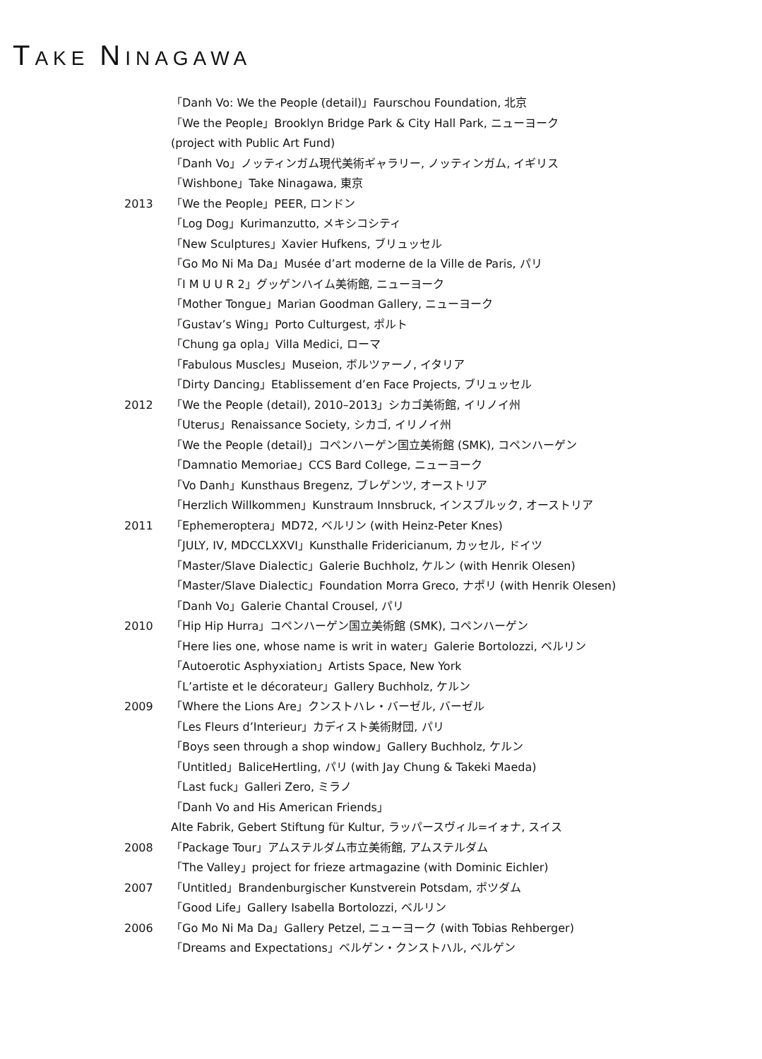TAKE NINAGAWA
「Danh Vo: We the People (detail)」Faurschou Foundation, 北京
「We the People」Brooklyn Bridge Park & City Hall Park, ニューヨーク
(project with Public Art Fund)
「Danh Vo」ノッティンガム現代美術ギャラリー, ノッティンガム, イギリス
「Wishbone」Take Ninagawa, 東京
2013 「We the People」PEER, ロンドン
「Log Dog」Kurimanzutto, メキシコシティ
「New Sculptures」Xavier Hufkens, ブリュッセル
「Go Mo Ni Ma Da」Musée d’art moderne de la Ville de Paris, パリ
「I M U U R 2」グッゲンハイム美術館, ニューヨーク
「Mother Tongue」Marian Goodman Gallery, ニューヨーク
「Gustav’s Wing」Porto Culturgest, ポルト
「Chung ga opla」Villa Medici, ローマ
「Fabulous Muscles」Museion, ボルツァーノ, イタリア
「Dirty Dancing」Etablissement d’en Face Projects, ブリュッセル
2012 「We the People (detail), 2010–2013」シカゴ美術館, イリノイ州
「Uterus」Renaissance Society, シカゴ, イリノイ州
「We the People (detail)」コペンハーゲン国立美術館 (SMK), コペンハーゲン
「Damnatio Memoriae」CCS Bard College, ニューヨーク
「Vo Danh」Kunsthaus Bregenz, ブレゲンツ, オーストリア
「Herzlich Willkommen」Kunstraum Innsbruck, インスブルック, オーストリア
2011 「Ephemeroptera」MD72, ベルリン (with Heinz-Peter Knes)
「JULY, IV, MDCCLXXVI」Kunsthalle Fridericianum, カッセル, ドイツ
「Master/Slave Dialectic」Galerie Buchholz, ケルン (with Henrik Olesen)
「Master/Slave Dialectic」Foundation Morra Greco, ナポリ (with Henrik Olesen)
「Danh Vo」Galerie Chantal Crousel, パリ
2010 「Hip Hip Hurra」コペンハーゲン国立美術館 (SMK), コペンハーゲン
「Here lies one, whose name is writ in water」Galerie Bortolozzi, ベルリン
「Autoerotic Asphyxiation」Artists Space, New York
「L’artiste et le décorateur」Gallery Buchholz, ケルン
2009 「Where the Lions Are」クンストハレ・バーゼル, バーゼル
「Les Fleurs d’Interieur」カディスト美術財団, パリ
「Boys seen through a shop window」Gallery Buchholz, ケルン
「Untitled」BaliceHertling, パリ (with Jay Chung & Takeki Maeda)
「Last fuck」Galleri Zero, ミラノ
「Danh Vo and His American Friends」
Alte Fabrik, Gebert Stiftung für Kultur, ラッパースヴィル=イォナ, スイス
2008 「Package Tour」アムステルダム市立美術館, アムステルダム
「The Valley」project for frieze artmagazine (with Dominic Eichler)
2007 「Untitled」Brandenburgischer Kunstverein Potsdam, ポツダム
「Good Life」Gallery Isabella Bortolozzi, ベルリン
2006 「Go Mo Ni Ma Da」Gallery Petzel, ニューヨーク (with Tobias Rehberger)
「Dreams and Expectations」ベルゲン・クンストハル, ベルゲン